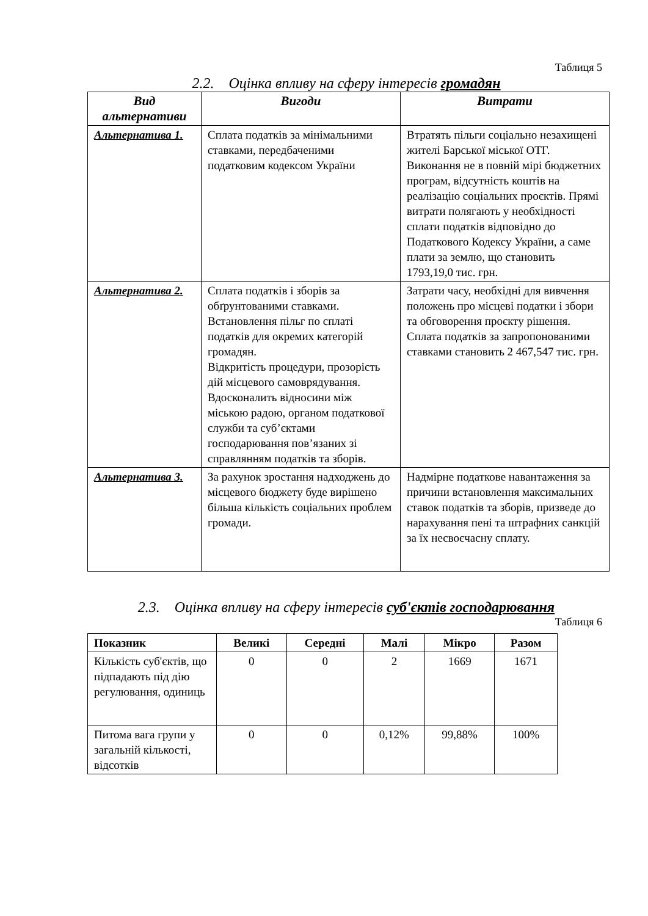Таблиця 5
2.2. Оцінка впливу на сферу інтересів громадян
| Вид альтернативи | Вигоди | Витрати |
| --- | --- | --- |
| Альтернатива 1. | Сплата податків за мінімальними ставками, передбаченими податковим кодексом України | Втратять пільги соціально незахищені жителі Барської міської ОТГ. Виконання не в повній мірі бюджетних програм, відсутність коштів на реалізацію соціальних проєктів. Прямі витрати полягають у необхідності сплати податків відповідно до Податкового Кодексу України, а саме плати за землю, що становить 1793,19,0 тис. грн. |
| Альтернатива 2. | Сплата податків і зборів за обґрунтованими ставками. Встановлення пільг по сплаті податків для окремих категорій громадян. Відкритість процедури, прозорість дій місцевого самоврядування. Вдосконалить відносини між міською радою, органом податкової служби та суб’єктами господарювання пов’язаних зі справлянням податків та зборів. | Затрати часу, необхідні для вивчення положень про місцеві податки і збори та обговорення проєкту рішення. Сплата податків за запропонованими ставками становить 2 467,547 тис. грн. |
| Альтернатива 3. | За рахунок зростання надходжень до місцевого бюджету буде вирішено більша кількість соціальних проблем громади. | Надмірне податкове навантаження за причини встановлення максимальних ставок податків та зборів, призведе до нарахування пені та штрафних санкцій за їх несвоєчасну сплату. |
2.3. Оцінка впливу на сферу інтересів суб'єктів господарювання
Таблиця 6
| Показник | Великі | Середні | Малі | Мікро | Разом |
| --- | --- | --- | --- | --- | --- |
| Кількість суб'єктів, що підпадають під дію регулювання, одиниць | 0 | 0 | 2 | 1669 | 1671 |
| Питома вага групи у загальній кількості, відсотків | 0 | 0 | 0,12% | 99,88% | 100% |